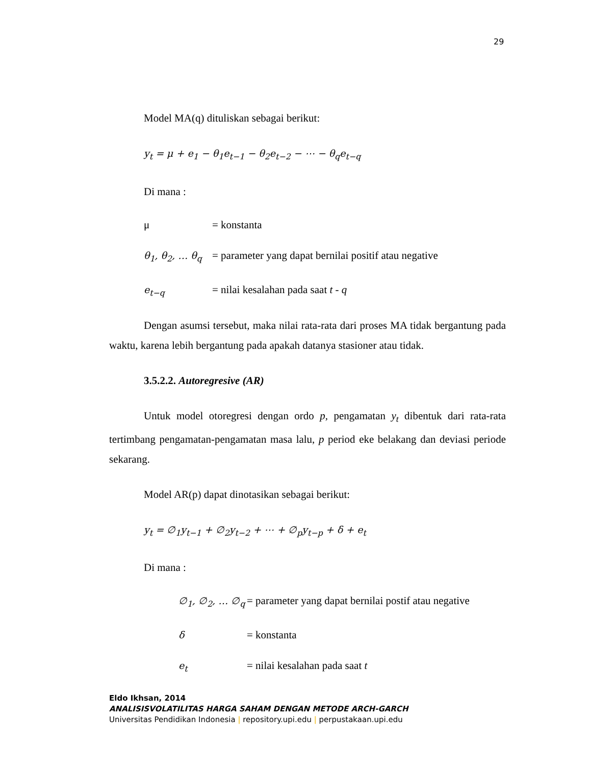29
Model MA(q) dituliskan sebagai berikut:
y<sub>t</sub> = μ + e<sub>1</sub> − θ<sub>1</sub>e<sub>t−1</sub> − θ<sub>2</sub>e<sub>t−2</sub> − ⋯ − θ<sub>q</sub>e<sub>t−q</sub>
Di mana :
μ = konstanta
θ<sub>1</sub>, θ<sub>2</sub>, … θ<sub>q</sub> = parameter yang dapat bernilai positif atau negative
e<sub>t−q</sub> = nilai kesalahan pada saat t - q
Dengan asumsi tersebut, maka nilai rata-rata dari proses MA tidak bergantung pada waktu, karena lebih bergantung pada apakah datanya stasioner atau tidak.
3.5.2.2. Autoregresive (AR)
Untuk model otoregresi dengan ordo p, pengamatan y<sub>t</sub> dibentuk dari rata-rata tertimbang pengamatan-pengamatan masa lalu, p period eke belakang dan deviasi periode sekarang.
Model AR(p) dapat dinotasikan sebagai berikut:
y<sub>t</sub> = ∅<sub>1</sub>y<sub>t−1</sub> + ∅<sub>2</sub>y<sub>t−2</sub> + ⋯ + ∅<sub>p</sub>y<sub>t−p</sub> + δ + e<sub>t</sub>
Di mana :
∅<sub>1</sub>, ∅<sub>2</sub>, … ∅<sub>q</sub> = parameter yang dapat bernilai postif atau negative
δ = konstanta
e<sub>t</sub> = nilai kesalahan pada saat t
Eldo Ikhsan, 2014
ANALISISVOLATILITAS HARGA SAHAM DENGAN METODE ARCH-GARCH
Universitas Pendidikan Indonesia | repository.upi.edu | perpustakaan.upi.edu